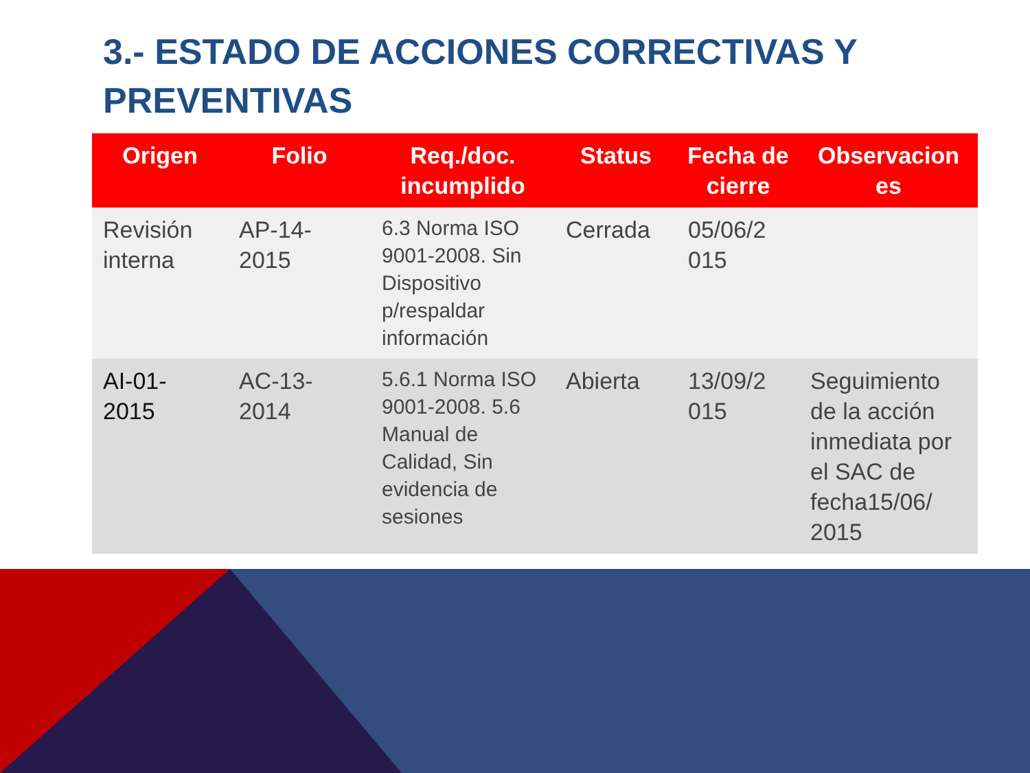3.- ESTADO DE ACCIONES CORRECTIVAS Y PREVENTIVAS
| Origen | Folio | Req./doc. incumplido | Status | Fecha de cierre | Observacion es |
| --- | --- | --- | --- | --- | --- |
| Revisión interna | AP-14-2015 | 6.3 Norma ISO 9001-2008. Sin Dispositivo p/respaldar información | Cerrada | 05/06/2 015 | |
| AI-01-2015 | AC-13-2014 | 5.6.1 Norma ISO 9001-2008. 5.6 Manual de Calidad, Sin evidencia de sesiones | Abierta | 13/09/2 015 | Seguimiento de la acción inmediata por el SAC de fecha15/06/ 2015 |